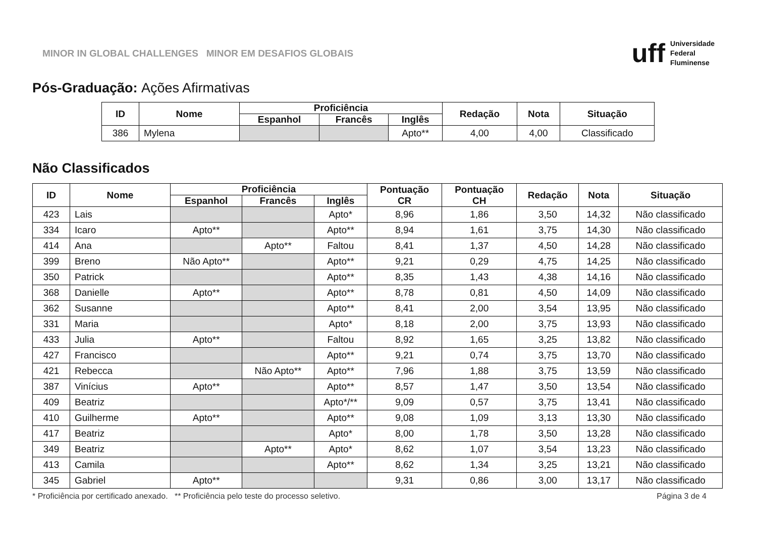MINOR IN GLOBAL CHALLENGES MINOR EM DESAFIOS GLOBAIS
uff
Universidade
Federal
Fluminense
Pós-Graduação: Ações Afirmativas
| ID | Nome | Proficiência | | | Redação | Nota | Situação |
| --- | --- | --- | --- | --- | --- | --- | --- |
| | | Espanhol | Francês | Inglês | | | |
| 386 | Mylena | | | Apto** | 4,00 | 4,00 | Classificado |
Não Classificados
| ID | Nome | Proficiência | | | Pontuação CR | Pontuação CH | Redação | Nota | Situação |
| --- | --- | --- | --- | --- | --- | --- | --- | --- | --- |
| | | Espanhol | Francês | Inglês | | | | | |
| 423 | Lais | | | Apto* | 8,96 | 1,86 | 3,50 | 14,32 | Não classificado |
| 334 | Icaro | Apto** | | Apto** | 8,94 | 1,61 | 3,75 | 14,30 | Não classificado |
| 414 | Ana | | Apto** | Faltou | 8,41 | 1,37 | 4,50 | 14,28 | Não classificado |
| 399 | Breno | Não Apto** | | Apto** | 9,21 | 0,29 | 4,75 | 14,25 | Não classificado |
| 350 | Patrick | | | Apto** | 8,35 | 1,43 | 4,38 | 14,16 | Não classificado |
| 368 | Danielle | Apto** | | Apto** | 8,78 | 0,81 | 4,50 | 14,09 | Não classificado |
| 362 | Susanne | | | Apto** | 8,41 | 2,00 | 3,54 | 13,95 | Não classificado |
| 331 | Maria | | | Apto* | 8,18 | 2,00 | 3,75 | 13,93 | Não classificado |
| 433 | Julia | Apto** | | Faltou | 8,92 | 1,65 | 3,25 | 13,82 | Não classificado |
| 427 | Francisco | | | Apto** | 9,21 | 0,74 | 3,75 | 13,70 | Não classificado |
| 421 | Rebecca | | Não Apto** | Apto** | 7,96 | 1,88 | 3,75 | 13,59 | Não classificado |
| 387 | Vinícius | Apto** | | Apto** | 8,57 | 1,47 | 3,50 | 13,54 | Não classificado |
| 409 | Beatriz | | | Apto*/** | 9,09 | 0,57 | 3,75 | 13,41 | Não classificado |
| 410 | Guilherme | Apto** | | Apto** | 9,08 | 1,09 | 3,13 | 13,30 | Não classificado |
| 417 | Beatriz | | | Apto* | 8,00 | 1,78 | 3,50 | 13,28 | Não classificado |
| 349 | Beatriz | | Apto** | Apto* | 8,62 | 1,07 | 3,54 | 13,23 | Não classificado |
| 413 | Camila | | | Apto** | 8,62 | 1,34 | 3,25 | 13,21 | Não classificado |
| 345 | Gabriel | Apto** | | | 9,31 | 0,86 | 3,00 | 13,17 | Não classificado |
* Proficiência por certificado anexado. ** Proficiência pelo teste do processo seletivo. Página 3 de 4